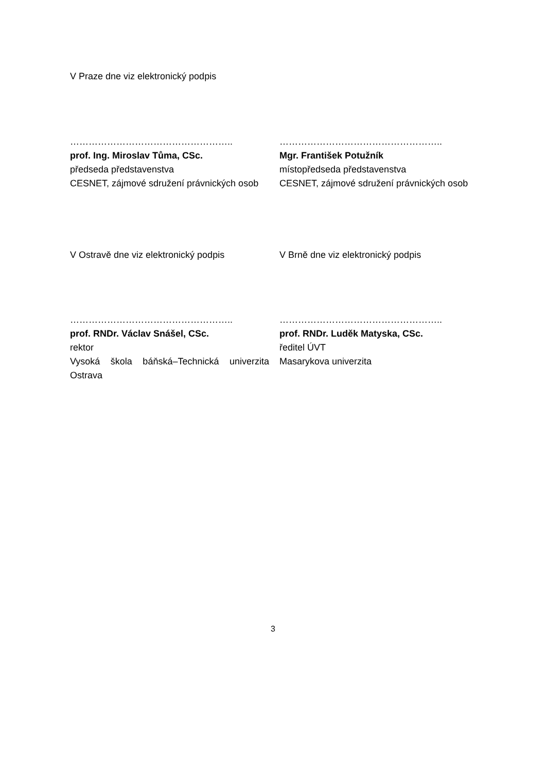V Praze dne viz elektronický podpis
……………………………………………..
prof. Ing. Miroslav Tůma, CSc.
předseda představenstva
CESNET, zájmové sdružení právnických osob
……………………………………………..
Mgr. František Potužník
místopředseda představenstva
CESNET, zájmové sdružení právnických osob
V Ostravě dne viz elektronický podpis
V Brně dne viz elektronický podpis
……………………………………………..
prof. RNDr. Václav Snášel, CSc.
rektor
Vysoká škola báňská–Technická univerzita Ostrava
……………………………………………..
prof. RNDr. Luděk Matyska, CSc.
ředitel ÚVT
Masarykova univerzita
3